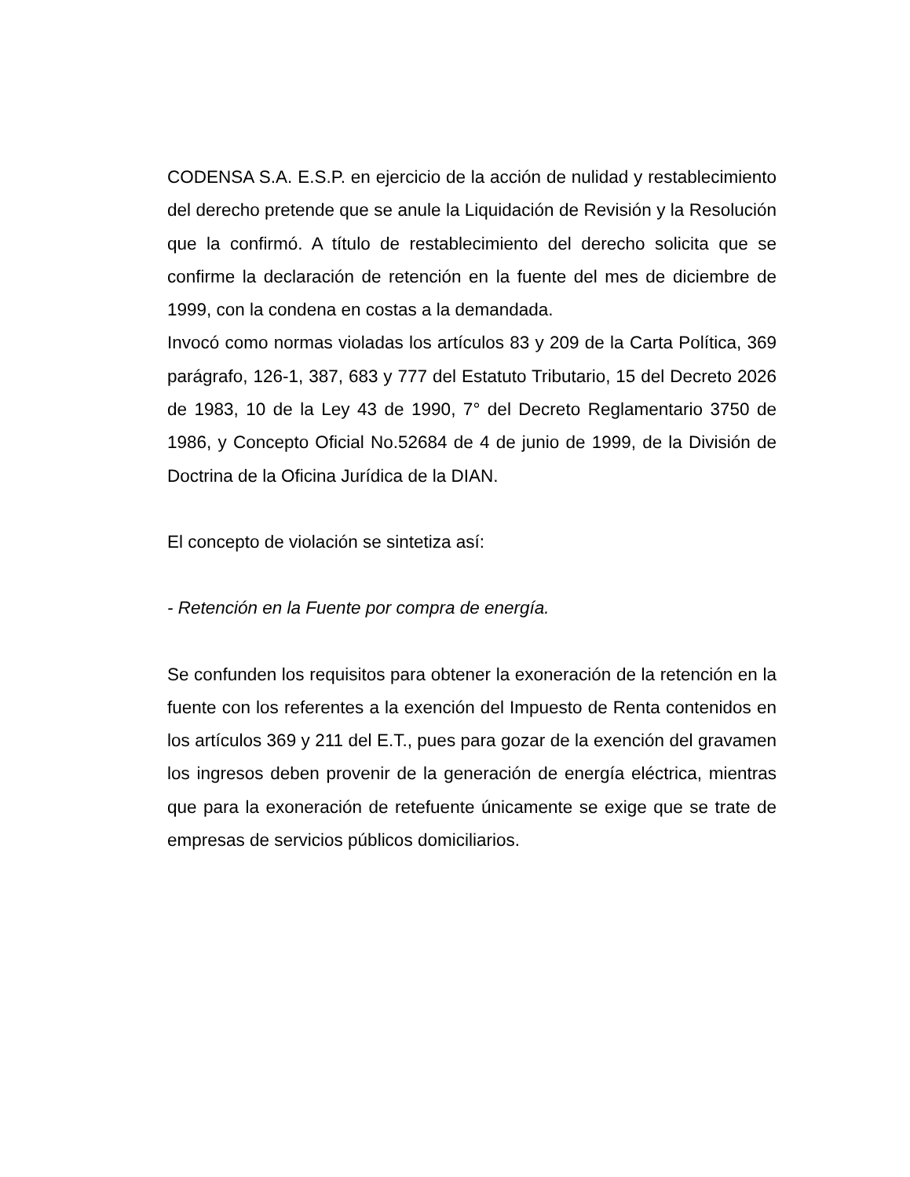CODENSA S.A. E.S.P. en ejercicio de la acción de nulidad y restablecimiento del derecho pretende que se anule la Liquidación de Revisión y la Resolución que la confirmó. A título de restablecimiento del derecho solicita que se confirme la declaración de retención en la fuente del mes de diciembre de 1999, con la condena en costas a la demandada.
Invocó como normas violadas los artículos 83 y 209 de la Carta Política, 369 parágrafo, 126-1, 387, 683 y 777 del Estatuto Tributario, 15 del Decreto 2026 de 1983, 10 de la Ley 43 de 1990, 7° del Decreto Reglamentario 3750 de 1986, y Concepto Oficial No.52684 de 4 de junio de 1999, de la División de Doctrina de la Oficina Jurídica de la DIAN.
El concepto de violación se sintetiza así:
- Retención en la Fuente por compra de energía.
Se confunden los requisitos para obtener la exoneración de la retención en la fuente con los referentes a la exención del Impuesto de Renta contenidos en los artículos 369 y 211 del E.T., pues para gozar de la exención del gravamen los ingresos deben provenir de la generación de energía eléctrica, mientras que para la exoneración de retefuente únicamente se exige que se trate de empresas de servicios públicos domiciliarios.